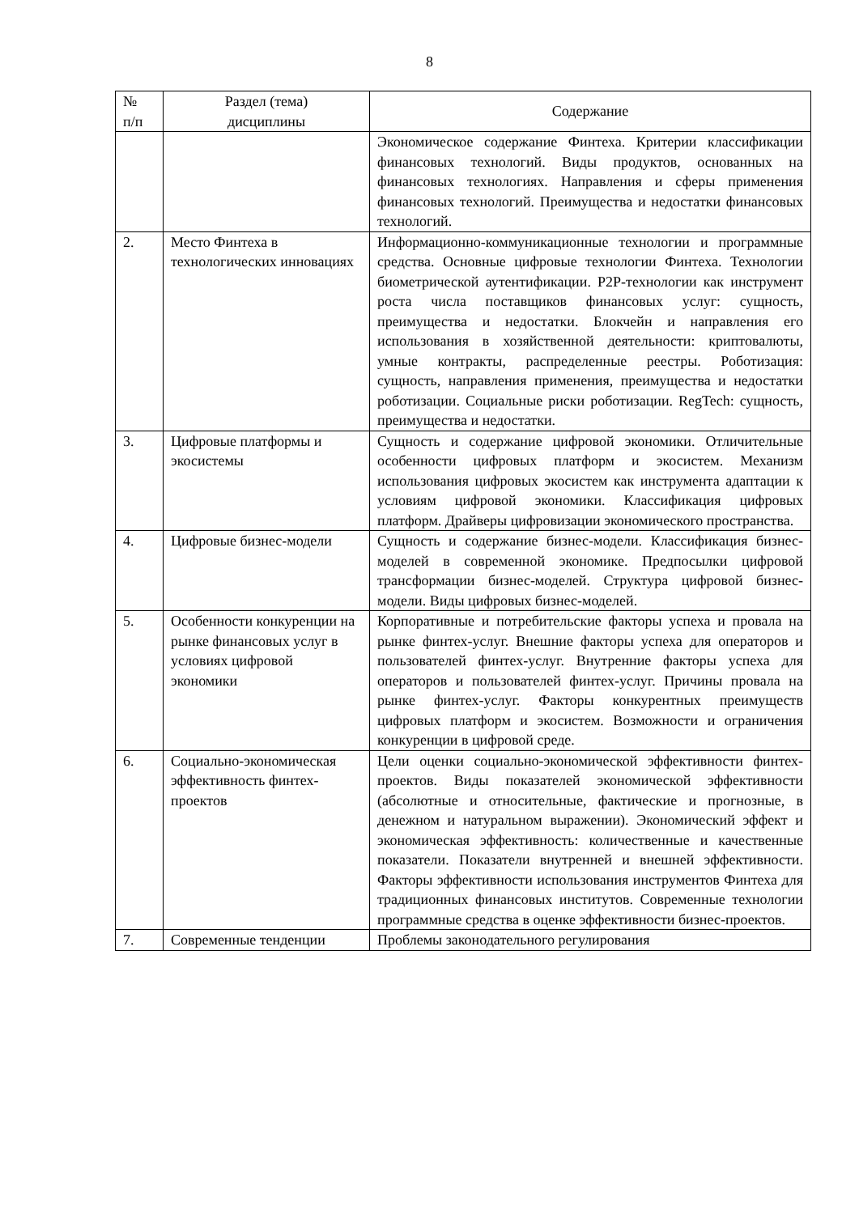8
| № п/п | Раздел (тема) дисциплины | Содержание |
| --- | --- | --- |
| | | Экономическое содержание Финтеха. Критерии классификации финансовых технологий. Виды продуктов, основанных на финансовых технологиях. Направления и сферы применения финансовых технологий. Преимущества и недостатки финансовых технологий. |
| 2. | Место Финтеха в технологических инновациях | Информационно-коммуникационные технологии и программные средства. Основные цифровые технологии Финтеха. Технологии биометрической аутентификации. P2P-технологии как инструмент роста числа поставщиков финансовых услуг: сущность, преимущества и недостатки. Блокчейн и направления его использования в хозяйственной деятельности: криптовалюты, умные контракты, распределенные реестры. Роботизация: сущность, направления применения, преимущества и недостатки роботизации. Социальные риски роботизации. RegTech: сущность, преимущества и недостатки. |
| 3. | Цифровые платформы и экосистемы | Сущность и содержание цифровой экономики. Отличительные особенности цифровых платформ и экосистем. Механизм использования цифровых экосистем как инструмента адаптации к условиям цифровой экономики. Классификация цифровых платформ. Драйверы цифровизации экономического пространства. |
| 4. | Цифровые бизнес-модели | Сущность и содержание бизнес-модели. Классификация бизнес-моделей в современной экономике. Предпосылки цифровой трансформации бизнес-моделей. Структура цифровой бизнес-модели. Виды цифровых бизнес-моделей. |
| 5. | Особенности конкуренции на рынке финансовых услуг в условиях цифровой экономики | Корпоративные и потребительские факторы успеха и провала на рынке финтех-услуг. Внешние факторы успеха для операторов и пользователей финтех-услуг. Внутренние факторы успеха для операторов и пользователей финтех-услуг. Причины провала на рынке финтех-услуг. Факторы конкурентных преимуществ цифровых платформ и экосистем. Возможности и ограничения конкуренции в цифровой среде. |
| 6. | Социально-экономическая эффективность финтех-проектов | Цели оценки социально-экономической эффективности финтех-проектов. Виды показателей экономической эффективности (абсолютные и относительные, фактические и прогнозные, в денежном и натуральном выражении). Экономический эффект и экономическая эффективность: количественные и качественные показатели. Показатели внутренней и внешней эффективности. Факторы эффективности использования инструментов Финтеха для традиционных финансовых институтов. Современные технологии программные средства в оценке эффективности бизнес-проектов. |
| 7. | Современные тенденции | Проблемы законодательного регулирования |